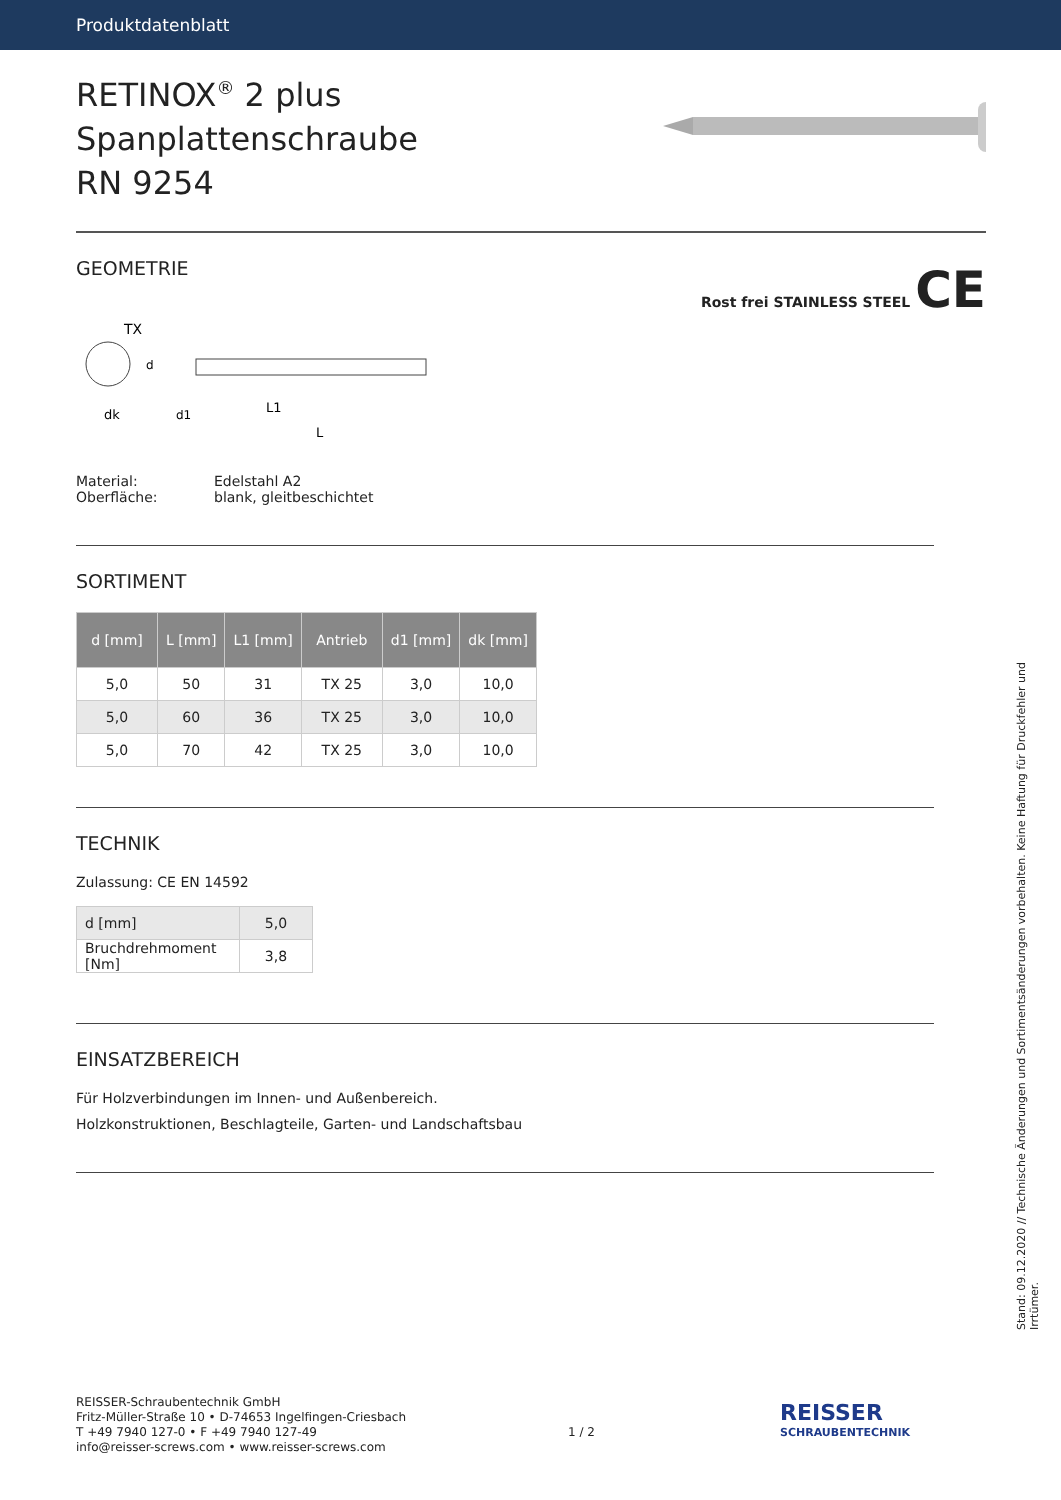Produktdatenblatt
RETINOX<sup>®</sup> 2 plus Spanplattenschraube
RN 9254
GEOMETRIE
Rost frei STAINLESS STEEL CE
TX
dk
L1
L
d
d1
| Material: | Edelstahl A2 |
| Oberfläche: | blank, gleitbeschichtet |
SORTIMENT
| d [mm] | L [mm] | L1 [mm] | Antrieb | d1 [mm] | dk [mm] |
| --- | --- | --- | --- | --- | --- |
| 5,0 | 50 | 31 | TX 25 | 3,0 | 10,0 |
| 5,0 | 60 | 36 | TX 25 | 3,0 | 10,0 |
| 5,0 | 70 | 42 | TX 25 | 3,0 | 10,0 |
TECHNIK
Zulassung: CE EN 14592
| d [mm] | 5,0 |
| Bruchdrehmoment [Nm] | 3,8 |
EINSATZBEREICH
Für Holzverbindungen im Innen- und Außenbereich.
Holzkonstruktionen, Beschlagteile, Garten- und Landschaftsbau
Stand: 09.12.2020 // Technische Änderungen und Sortimentsänderungen vorbehalten. Keine Haftung für Druckfehler und Irrtümer.
REISSER-Schraubentechnik GmbH
Fritz-Müller-Straße 10 • D-74653 Ingelfingen-Criesbach
T +49 7940 127-0 • F +49 7940 127-49
info@reisser-screws.com • www.reisser-screws.com
1 / 2
REISSER
SCHRAUBENTECHNIK